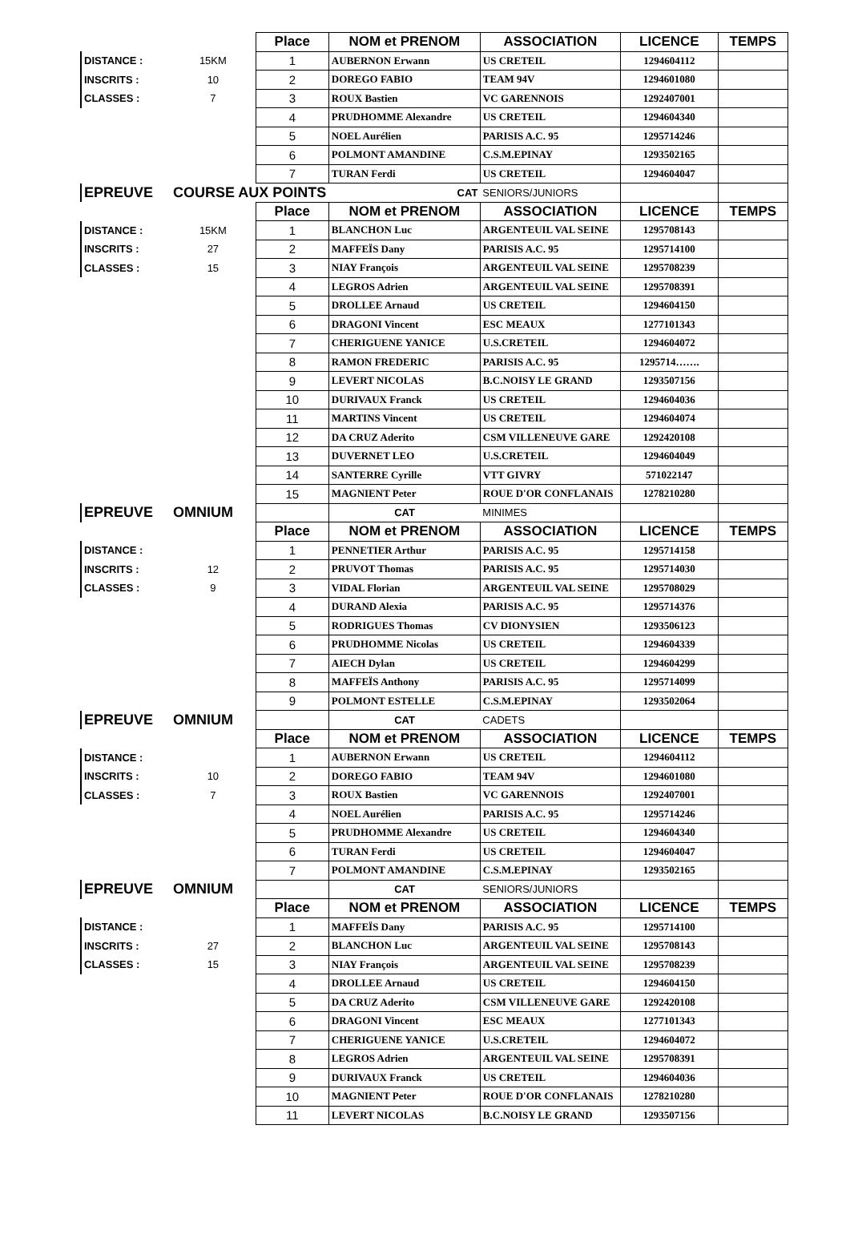| | | Place | NOM et PRENOM | ASSOCIATION | LICENCE | TEMPS |
| DISTANCE : | 15KM | 1 | AUBERNON Erwann | US CRETEIL | 1294604112 | |
| INSCRITS : | 10 | 2 | DOREGO FABIO | TEAM 94V | 1294601080 | |
| CLASSES : | 7 | 3 | ROUX Bastien | VC GARENNOIS | 1292407001 | |
| | | 4 | PRUDHOMME Alexandre | US CRETEIL | 1294604340 | |
| | | 5 | NOEL Aurélien | PARISIS A.C. 95 | 1295714246 | |
| | | 6 | POLMONT AMANDINE | C.S.M.EPINAY | 1293502165 | |
| | | 7 | TURAN Ferdi | US CRETEIL | 1294604047 | |
| EPREUVE | COURSE AUX POINTS | | CAT | SENIORS/JUNIORS | | |
| | | Place | NOM et PRENOM | ASSOCIATION | LICENCE | TEMPS |
| DISTANCE : | 15KM | 1 | BLANCHON Luc | ARGENTEUIL VAL SEINE | 1295708143 | |
| INSCRITS : | 27 | 2 | MAFFEÏS Dany | PARISIS A.C. 95 | 1295714100 | |
| CLASSES : | 15 | 3 | NIAY François | ARGENTEUIL VAL SEINE | 1295708239 | |
| | | 4 | LEGROS Adrien | ARGENTEUIL VAL SEINE | 1295708391 | |
| | | 5 | DROLLEE Arnaud | US CRETEIL | 1294604150 | |
| | | 6 | DRAGONI Vincent | ESC MEAUX | 1277101343 | |
| | | 7 | CHERIGUENE YANICE | U.S.CRETEIL | 1294604072 | |
| | | 8 | RAMON FREDERIC | PARISIS A.C. 95 | 1295714……. | |
| | | 9 | LEVERT NICOLAS | B.C.NOISY LE GRAND | 1293507156 | |
| | | 10 | DURIVAUX Franck | US CRETEIL | 1294604036 | |
| | | 11 | MARTINS Vincent | US CRETEIL | 1294604074 | |
| | | 12 | DA CRUZ Aderito | CSM VILLENEUVE GARE | 1292420108 | |
| | | 13 | DUVERNET LEO | U.S.CRETEIL | 1294604049 | |
| | | 14 | SANTERRE Cyrille | VTT GIVRY | 571022147 | |
| | | 15 | MAGNIENT Peter | ROUE D'OR CONFLANAIS | 1278210280 | |
| EPREUVE | OMNIUM | | CAT | MINIMES | | |
| | | Place | NOM et PRENOM | ASSOCIATION | LICENCE | TEMPS |
| DISTANCE : | | 1 | PENNETIER Arthur | PARISIS A.C. 95 | 1295714158 | |
| INSCRITS : | 12 | 2 | PRUVOT Thomas | PARISIS A.C. 95 | 1295714030 | |
| CLASSES : | 9 | 3 | VIDAL Florian | ARGENTEUIL VAL SEINE | 1295708029 | |
| | | 4 | DURAND Alexia | PARISIS A.C. 95 | 1295714376 | |
| | | 5 | RODRIGUES Thomas | CV DIONYSIEN | 1293506123 | |
| | | 6 | PRUDHOMME Nicolas | US CRETEIL | 1294604339 | |
| | | 7 | AIECH Dylan | US CRETEIL | 1294604299 | |
| | | 8 | MAFFEÏS Anthony | PARISIS A.C. 95 | 1295714099 | |
| | | 9 | POLMONT ESTELLE | C.S.M.EPINAY | 1293502064 | |
| EPREUVE | OMNIUM | | CAT | CADETS | | |
| | | Place | NOM et PRENOM | ASSOCIATION | LICENCE | TEMPS |
| DISTANCE : | | 1 | AUBERNON Erwann | US CRETEIL | 1294604112 | |
| INSCRITS : | 10 | 2 | DOREGO FABIO | TEAM 94V | 1294601080 | |
| CLASSES : | 7 | 3 | ROUX Bastien | VC GARENNOIS | 1292407001 | |
| | | 4 | NOEL Aurélien | PARISIS A.C. 95 | 1295714246 | |
| | | 5 | PRUDHOMME Alexandre | US CRETEIL | 1294604340 | |
| | | 6 | TURAN Ferdi | US CRETEIL | 1294604047 | |
| | | 7 | POLMONT AMANDINE | C.S.M.EPINAY | 1293502165 | |
| EPREUVE | OMNIUM | | CAT | SENIORS/JUNIORS | | |
| | | Place | NOM et PRENOM | ASSOCIATION | LICENCE | TEMPS |
| DISTANCE : | | 1 | MAFFEÏS Dany | PARISIS A.C. 95 | 1295714100 | |
| INSCRITS : | 27 | 2 | BLANCHON Luc | ARGENTEUIL VAL SEINE | 1295708143 | |
| CLASSES : | 15 | 3 | NIAY François | ARGENTEUIL VAL SEINE | 1295708239 | |
| | | 4 | DROLLEE Arnaud | US CRETEIL | 1294604150 | |
| | | 5 | DA CRUZ Aderito | CSM VILLENEUVE GARE | 1292420108 | |
| | | 6 | DRAGONI Vincent | ESC MEAUX | 1277101343 | |
| | | 7 | CHERIGUENE YANICE | U.S.CRETEIL | 1294604072 | |
| | | 8 | LEGROS Adrien | ARGENTEUIL VAL SEINE | 1295708391 | |
| | | 9 | DURIVAUX Franck | US CRETEIL | 1294604036 | |
| | | 10 | MAGNIENT Peter | ROUE D'OR CONFLANAIS | 1278210280 | |
| | | 11 | LEVERT NICOLAS | B.C.NOISY LE GRAND | 1293507156 | |